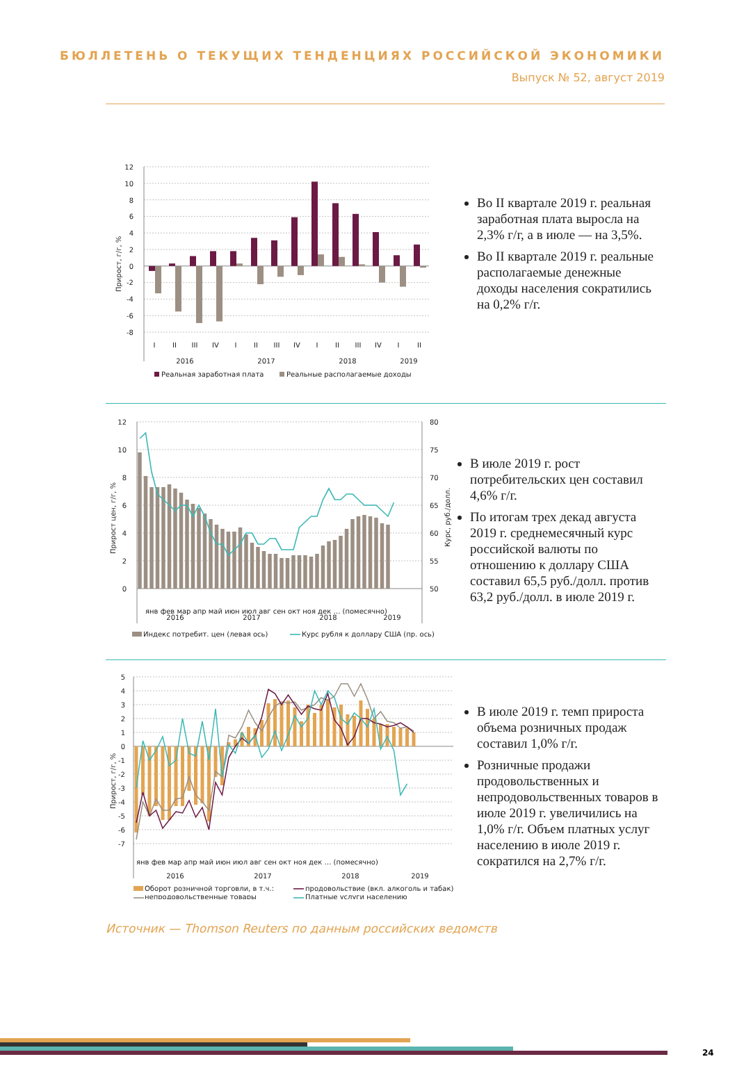БЮЛЛЕТЕНЬ О ТЕКУЩИХ ТЕНДЕНЦИЯХ РОССИЙСКОЙ ЭКОНОМИКИ
Выпуск № 52, август 2019
12
10
8
6
4
2
0
-2
-4
-6
-8
Прирост, г/г, %
I
II
III
IV
I
II
III
IV
I
II
III
IV
I
II
2016
2017
2018
2019
Реальная заработная плата
Реальные располагаемые доходы
Во II квартале 2019 г. реальная заработная плата выросла на 2,3% г/г, а в июле — на 3,5%.
Во II квартале 2019 г. реальные располагаемые денежные доходы населения сократились на 0,2% г/г.
12
10
8
6
4
2
0
80
75
70
65
60
55
50
Прирост цен, г/г, %
Курс, руб./долл.
2016
2017
2018
2019
янв фев мар апр май июн июл авг сен окт ноя дек … (помесячно)
Индекс потребит. цен (левая ось)
Курс рубля к доллару США (пр. ось)
В июле 2019 г. рост потребительских цен составил 4,6% г/г.
По итогам трех декад августа 2019 г. среднемесячный курс российской валюты по отношению к доллару США составил 65,5 руб./долл. против 63,2 руб./долл. в июле 2019 г.
5
4
3
2
1
0
-1
-2
-3
-4
-5
-6
-7
Прирост, г/г, %
янв фев мар апр май июн июл авг сен окт ноя дек … (помесячно)
2016
2017
2018
2019
Оборот розничной торговли, в т.ч.:
продовольствие (вкл. алкоголь и табак)
непродовольственные товары
Платные услуги населению
В июле 2019 г. темп прироста объема розничных продаж составил 1,0% г/г.
Розничные продажи продовольственных и непродовольственных товаров в июле 2019 г. увеличились на 1,0% г/г. Объем платных услуг населению в июле 2019 г. сократился на 2,7% г/г.
Источник — Thomson Reuters по данным российских ведомств
24